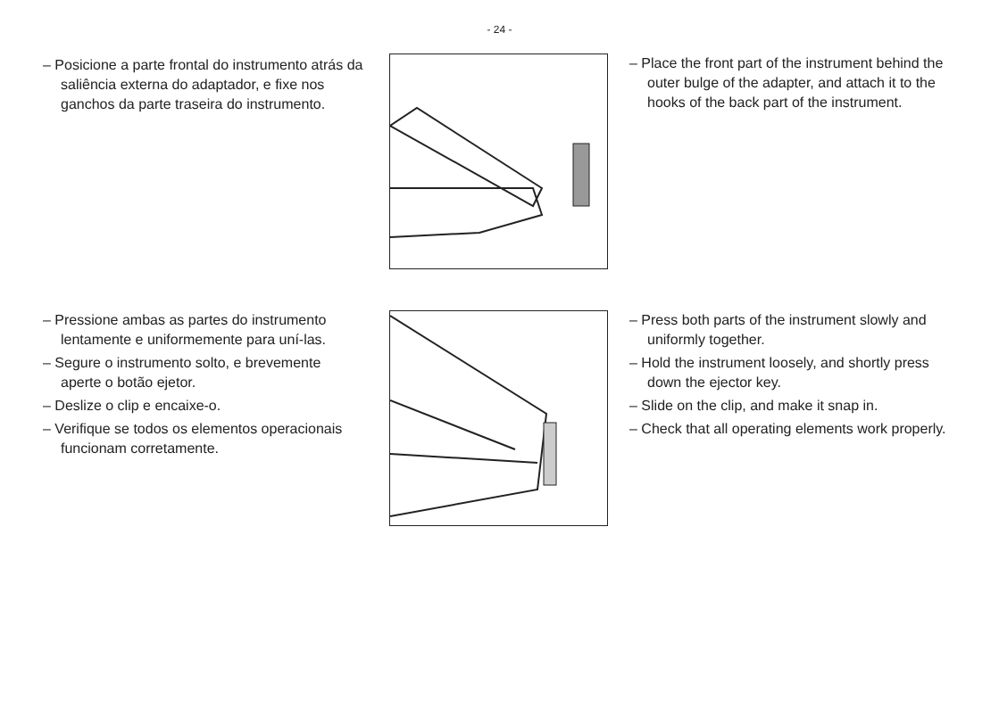- 24 -
– Posicione a parte frontal do instrumento atrás da saliência externa do adaptador, e fixe nos ganchos da parte traseira do instrumento.
– Place the front part of the instrument behind the outer bulge of the adapter, and attach it to the hooks of the back part of the instrument.
– Pressione ambas as partes do instrumento lentamente e uniformemente para uní-las.
– Segure o instrumento solto, e brevemente aperte o botão ejetor.
– Deslize o clip e encaixe-o.
– Verifique se todos os elementos operacionais funcionam corretamente.
– Press both parts of the instrument slowly and uniformly together.
– Hold the instrument loosely, and shortly press down the ejector key.
– Slide on the clip, and make it snap in.
– Check that all operating elements work properly.